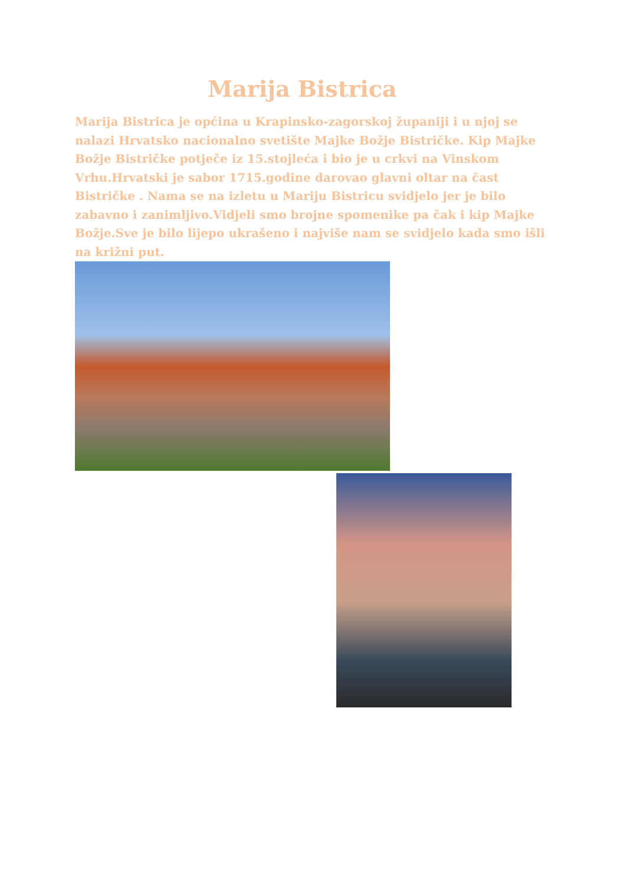Marija Bistrica
Marija Bistrica je općina u Krapinsko-zagorskoj županiji i u njoj se nalazi Hrvatsko nacionalno svetište Majke Božje Bistričke. Kip Majke Božje Bistričke potječe iz 15.stojleća i bio je u crkvi na Vinskom Vrhu.Hrvatski je sabor 1715.godine darovao glavni oltar na čast Bistričke . Nama se na izletu u Mariju Bistricu svidjelo jer je bilo zabavno i zanimljivo.Vidjeli smo brojne spomenike pa čak i kip Majke Božje.Sve je bilo lijepo ukrašeno i najviše nam se svidjelo kada smo išli na križni put.